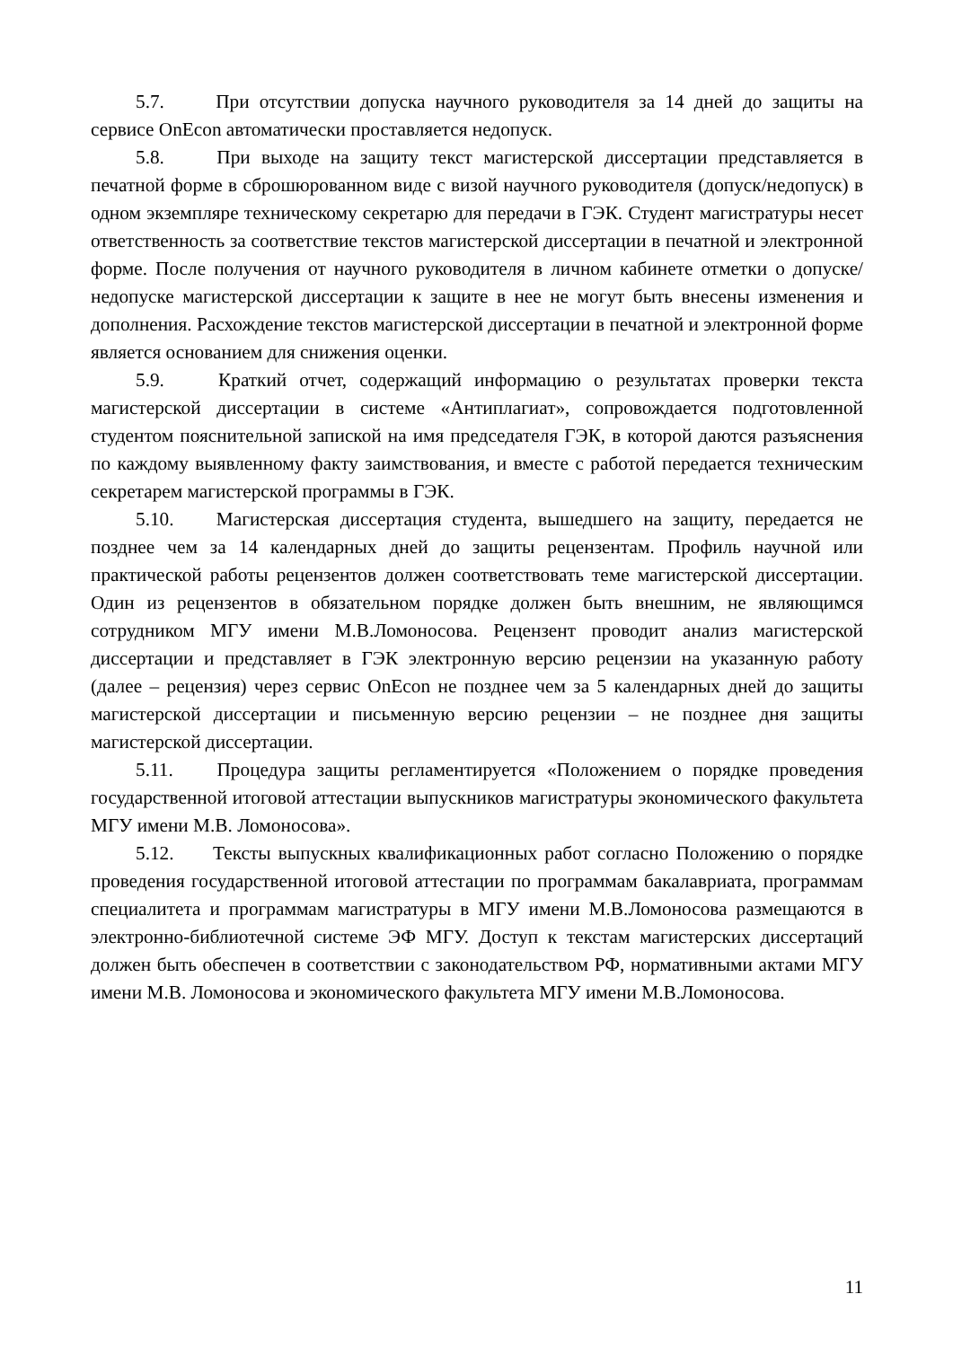5.7. При отсутствии допуска научного руководителя за 14 дней до защиты на сервисе OnEcon автоматически проставляется недопуск.
5.8. При выходе на защиту текст магистерской диссертации представляется в печатной форме в сброшюрованном виде с визой научного руководителя (допуск/недопуск) в одном экземпляре техническому секретарю для передачи в ГЭК. Студент магистратуры несет ответственность за соответствие текстов магистерской диссертации в печатной и электронной форме. После получения от научного руководителя в личном кабинете отметки о допуске/недопуске магистерской диссертации к защите в нее не могут быть внесены изменения и дополнения. Расхождение текстов магистерской диссертации в печатной и электронной форме является основанием для снижения оценки.
5.9. Краткий отчет, содержащий информацию о результатах проверки текста магистерской диссертации в системе «Антиплагиат», сопровождается подготовленной студентом пояснительной запиской на имя председателя ГЭК, в которой даются разъяснения по каждому выявленному факту заимствования, и вместе с работой передается техническим секретарем магистерской программы в ГЭК.
5.10. Магистерская диссертация студента, вышедшего на защиту, передается не позднее чем за 14 календарных дней до защиты рецензентам. Профиль научной или практической работы рецензентов должен соответствовать теме магистерской диссертации. Один из рецензентов в обязательном порядке должен быть внешним, не являющимся сотрудником МГУ имени М.В.Ломоносова. Рецензент проводит анализ магистерской диссертации и представляет в ГЭК электронную версию рецензии на указанную работу (далее – рецензия) через сервис OnEcon не позднее чем за 5 календарных дней до защиты магистерской диссертации и письменную версию рецензии – не позднее дня защиты магистерской диссертации.
5.11. Процедура защиты регламентируется «Положением о порядке проведения государственной итоговой аттестации выпускников магистратуры экономического факультета МГУ имени М.В. Ломоносова».
5.12. Тексты выпускных квалификационных работ согласно Положению о порядке проведения государственной итоговой аттестации по программам бакалавриата, программам специалитета и программам магистратуры в МГУ имени М.В.Ломоносова размещаются в электронно-библиотечной системе ЭФ МГУ. Доступ к текстам магистерских диссертаций должен быть обеспечен в соответствии с законодательством РФ, нормативными актами МГУ имени М.В. Ломоносова и экономического факультета МГУ имени М.В.Ломоносова.
11